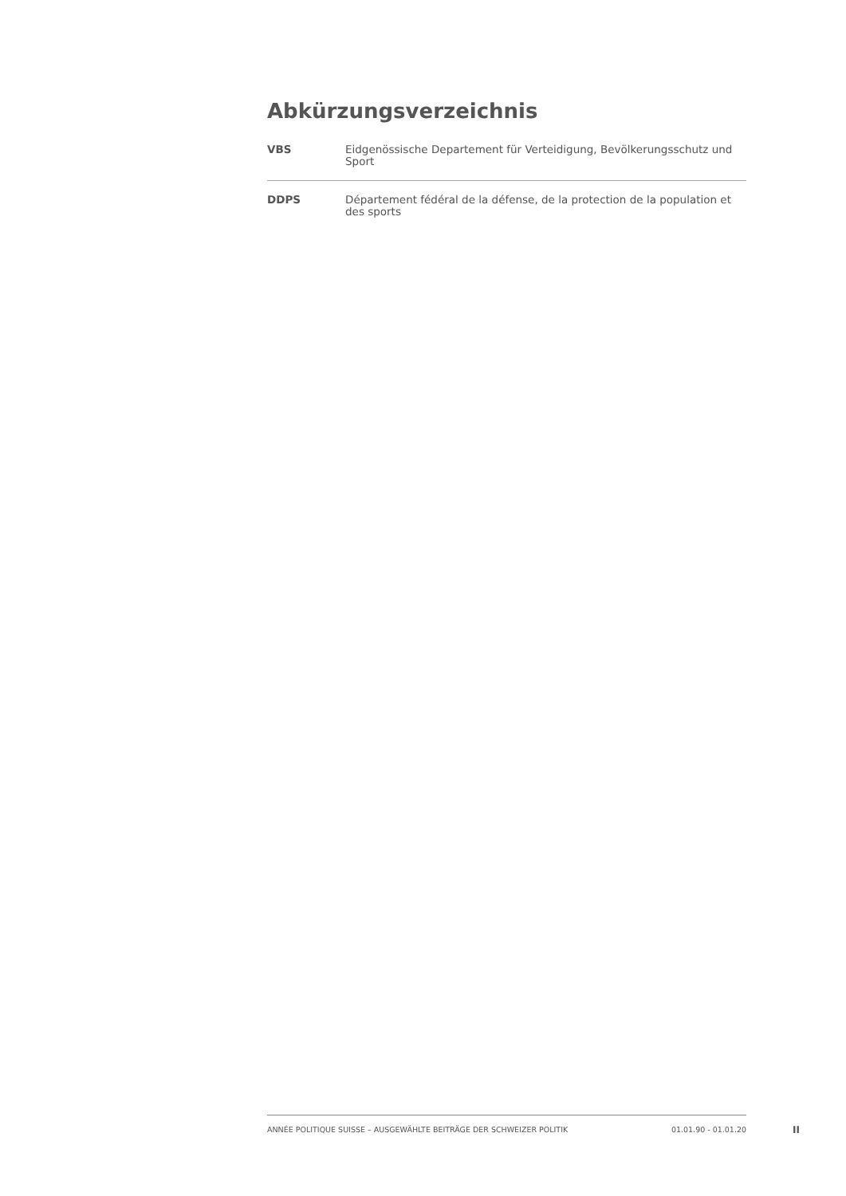Abkürzungsverzeichnis
| VBS | Eidgenössische Departement für Verteidigung, Bevölkerungsschutz und Sport |
| DDPS | Département fédéral de la défense, de la protection de la population et des sports |
ANNÉE POLITIQUE SUISSE – AUSGEWÄHLTE BEITRÄGE DER SCHWEIZER POLITIK 01.01.90 - 01.01.20
II